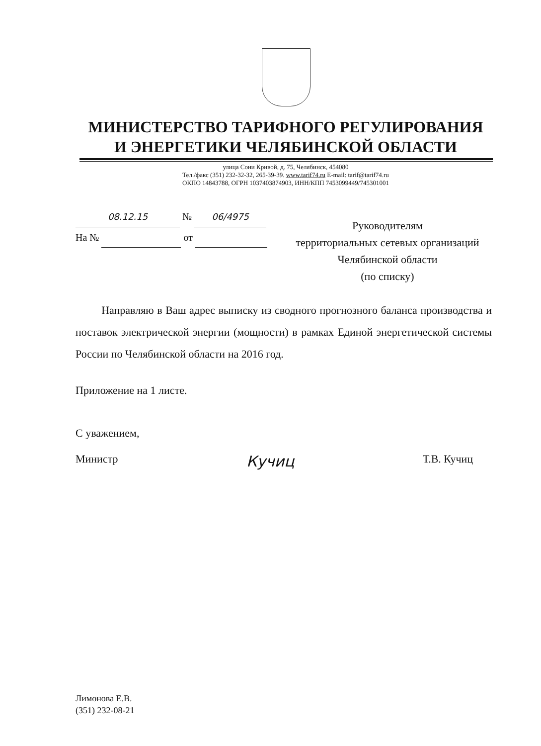МИНИСТЕРСТВО ТАРИФНОГО РЕГУЛИРОВАНИЯ
И ЭНЕРГЕТИКИ ЧЕЛЯБИНСКОЙ ОБЛАСТИ
улица Сони Кривой, д. 75, Челябинск, 454080
Тел./факс (351) 232-32-32, 265-39-39. www.tarif74.ru E-mail: tarif@tarif74.ru
ОКПО 14843788, ОГРН 1037403874903, ИНН/КПП 7453099449/745301001
08.12.15 № 06/4975
На № от
Руководителям
территориальных сетевых организаций
Челябинской области
(по списку)
Направляю в Ваш адрес выписку из сводного прогнозного баланса производства и поставок электрической энергии (мощности) в рамках Единой энергетической системы России по Челябинской области на 2016 год.
Приложение на 1 листе.
С уважением,
Министр Кучиц Т.В. Кучиц
Лимонова Е.В.
(351) 232-08-21